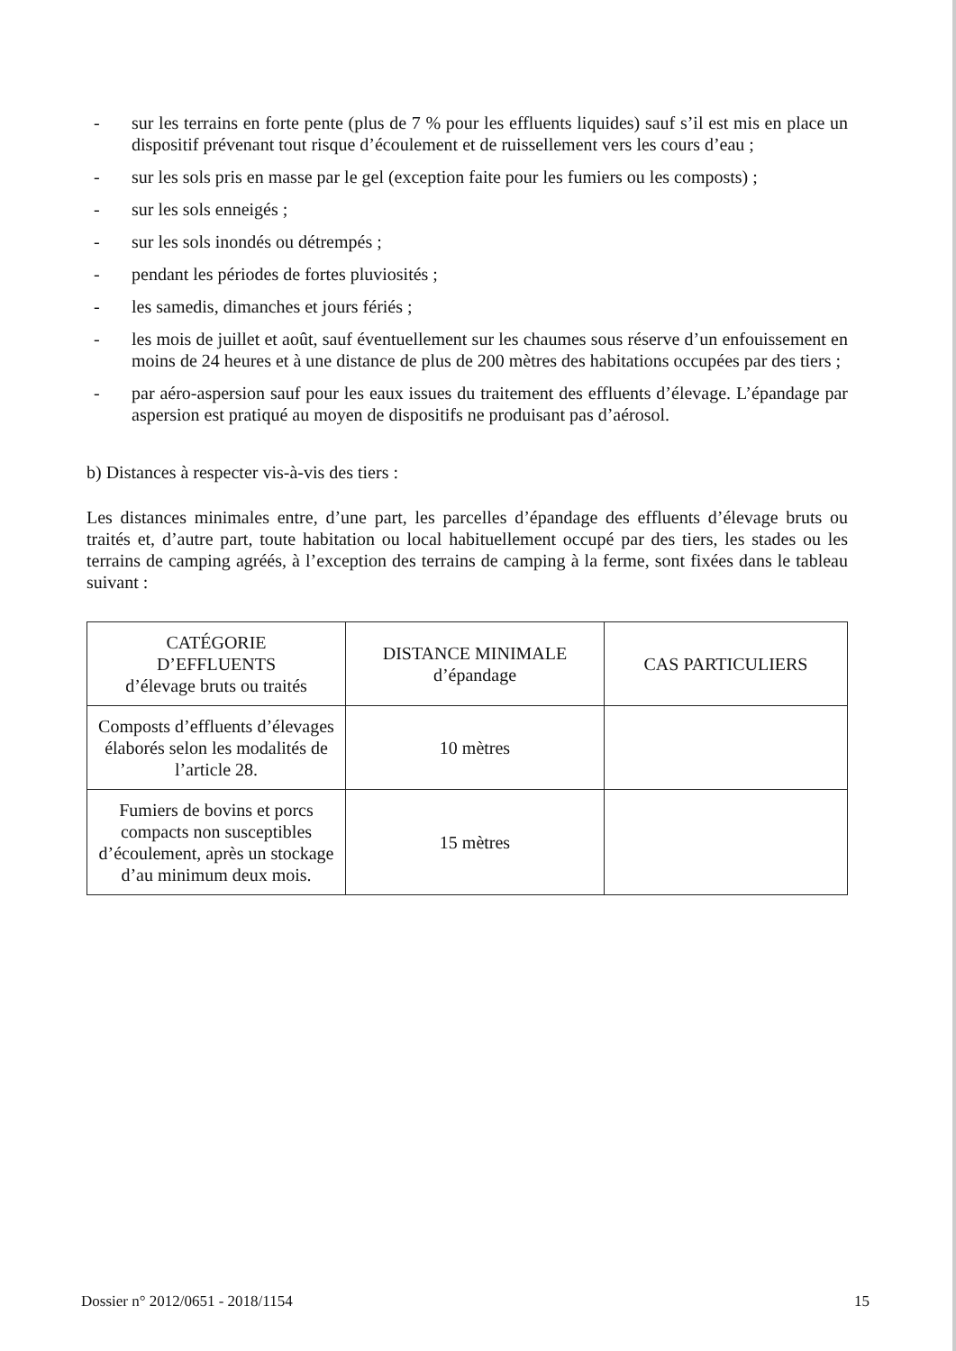- sur les terrains en forte pente (plus de 7 % pour les effluents liquides) sauf s’il est mis en place un dispositif prévenant tout risque d’écoulement et de ruissellement vers les cours d’eau ;
- sur les sols pris en masse par le gel (exception faite pour les fumiers ou les composts) ;
- sur les sols enneigés ;
- sur les sols inondés ou détrempés ;
- pendant les périodes de fortes pluviosités ;
- les samedis, dimanches et jours fériés ;
- les mois de juillet et août, sauf éventuellement sur les chaumes sous réserve d’un enfouissement en moins de 24 heures et à une distance de plus de 200 mètres des habitations occupées par des tiers ;
- par aéro-aspersion sauf pour les eaux issues du traitement des effluents d’élevage. L’épandage par aspersion est pratiqué au moyen de dispositifs ne produisant pas d’aérosol.
b) Distances à respecter vis-à-vis des tiers :
Les distances minimales entre, d’une part, les parcelles d’épandage des effluents d’élevage bruts ou traités et, d’autre part, toute habitation ou local habituellement occupé par des tiers, les stades ou les terrains de camping agréés, à l’exception des terrains de camping à la ferme, sont fixées dans le tableau suivant :
| CATÉGORIE D’EFFLUENTS d’élevage bruts ou traités | DISTANCE MINIMALE d’épandage | CAS PARTICULIERS |
| --- | --- | --- |
| Composts d’effluents d’élevages élaborés selon les modalités de l’article 28. | 10 mètres | |
| Fumiers de bovins et porcs compacts non susceptibles d’écoulement, après un stockage d’au minimum deux mois. | 15 mètres | |
Dossier n° 2012/0651 - 2018/1154 15